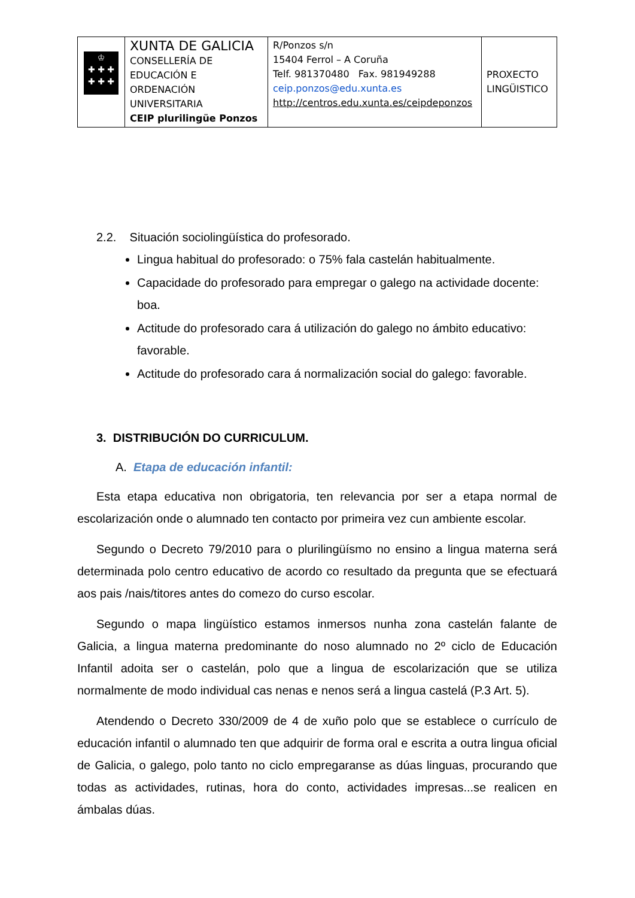| ♔ ✚ ✚ ✚ ✚ ✚ ✚ | XUNTA DE GALICIA CONSELLERÍA DE EDUCACIÓN E ORDENACIÓN UNIVERSITARIA CEIP plurilingüe Ponzos | R/Ponzos s/n 15404 Ferrol – A Coruña Telf. 981370480 Fax. 981949288 ceip.ponzos@edu.xunta.es http://centros.edu.xunta.es/ceipdeponzos | PROXECTO LINGÜISTICO |
2.2. Situación sociolingüística do profesorado.
Lingua habitual do profesorado: o 75% fala castelán habitualmente.
Capacidade do profesorado para empregar o galego na actividade docente: boa.
Actitude do profesorado cara á utilización do galego no ámbito educativo: favorable.
Actitude do profesorado cara á normalización social do galego: favorable.
3. DISTRIBUCIÓN DO CURRICULUM.
A. Etapa de educación infantil:
Esta etapa educativa non obrigatoria, ten relevancia por ser a etapa normal de escolarización onde o alumnado ten contacto por primeira vez cun ambiente escolar.
Segundo o Decreto 79/2010 para o plurilingüísmo no ensino a lingua materna será determinada polo centro educativo de acordo co resultado da pregunta que se efectuará aos pais /nais/titores antes do comezo do curso escolar.
Segundo o mapa lingüístico estamos inmersos nunha zona castelán falante de Galicia, a lingua materna predominante do noso alumnado no 2º ciclo de Educación Infantil adoita ser o castelán, polo que a lingua de escolarización que se utiliza normalmente de modo individual cas nenas e nenos será a lingua castelá (P.3 Art. 5).
Atendendo o Decreto 330/2009 de 4 de xuño polo que se establece o currículo de educación infantil o alumnado ten que adquirir de forma oral e escrita a outra lingua oficial de Galicia, o galego, polo tanto no ciclo empregaranse as dúas linguas, procurando que todas as actividades, rutinas, hora do conto, actividades impresas...se realicen en ámbalas dúas.